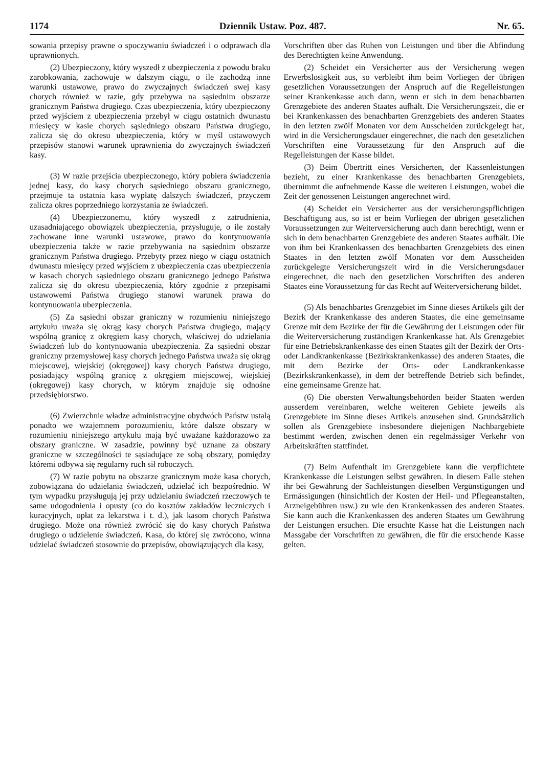1174 Dziennik Ustaw. Poz. 487. Nr. 65.
sowania przepisy prawne o spoczywaniu świadczeń i o odprawach dla uprawnionych.
(2) Ubezpieczony, który wyszedł z ubezpieczenia z powodu braku zarobkowania, zachowuje w dalszym ciągu, o ile zachodzą inne warunki ustawowe, prawo do zwyczajnych świadczeń swej kasy chorych również w razie, gdy przebywa na sąsiednim obszarze granicznym Państwa drugiego. Czas ubezpieczenia, który ubezpieczony przed wyjściem z ubezpieczenia przebył w ciągu ostatnich dwunastu miesięcy w kasie chorych sąsiedniego obszaru Państwa drugiego, zalicza się do okresu ubezpieczenia, który w myśl ustawowych przepisów stanowi warunek uprawnienia do zwyczajnych świadczeń kasy.
(3) W razie przejścia ubezpieczonego, który pobiera świadczenia jednej kasy, do kasy chorych sąsiedniego obszaru granicznego, przejmuje ta ostatnia kasa wypłatę dalszych świadczeń, przyczem zalicza okres poprzedniego korzystania ze świadczeń.
(4) Ubezpieczonemu, który wyszedł z zatrudnienia, uzasadniającego obowiązek ubezpieczenia, przysługuje, o ile zostały zachowane inne warunki ustawowe, prawo do kontynuowania ubezpieczenia także w razie przebywania na sąsiednim obszarze granicznym Państwa drugiego. Przebyty przez niego w ciągu ostatnich dwunastu miesięcy przed wyjściem z ubezpieczenia czas ubezpieczenia w kasach chorych sąsiedniego obszaru granicznego jednego Państwa zalicza się do okresu ubezpieczenia, który zgodnie z przepisami ustawowemi Państwa drugiego stanowi warunek prawa do kontynuowania ubezpieczenia.
(5) Za sąsiedni obszar graniczny w rozumieniu niniejszego artykułu uważa się okrąg kasy chorych Państwa drugiego, mający wspólną granicę z okręgiem kasy chorych, właściwej do udzielania świadczeń lub do kontynuowania ubezpieczenia. Za sąsiedni obszar graniczny przemysłowej kasy chorych jednego Państwa uważa się okrąg miejscowej, wiejskiej (okręgowej) kasy chorych Państwa drugiego, posiadający wspólną granicę z okręgiem miejscowej, wiejskiej (okręgowej) kasy chorych, w którym znajduje się odnośne przedsiębiorstwo.
(6) Zwierzchnie władze administracyjne obydwóch Państw ustalą ponadto we wzajemnem porozumieniu, które dalsze obszary w rozumieniu niniejszego artykułu mają być uważane każdorazowo za obszary graniczne. W zasadzie, powinny być uznane za obszary graniczne w szczególności te sąsiadujące ze sobą obszary, pomiędzy któremi odbywa się regularny ruch sił roboczych.
(7) W razie pobytu na obszarze granicznym może kasa chorych, zobowiązana do udzielania świadczeń, udzielać ich bezpośrednio. W tym wypadku przysługują jej przy udzielaniu świadczeń rzeczowych te same udogodnienia i opusty (co do kosztów zakładów leczniczych i kuracyjnych, opłat za lekarstwa i t. d.), jak kasom chorych Państwa drugiego. Może ona również zwrócić się do kasy chorych Państwa drugiego o udzielenie świadczeń. Kasa, do której się zwrócono, winna udzielać świadczeń stosownie do przepisów, obowiązujących dla kasy,
Vorschriften über das Ruhen von Leistungen und über die Abfindung des Berechtigten keine Anwendung.
(2) Scheidet ein Versicherter aus der Versicherung wegen Erwerbslosigkeit aus, so verbleibt ihm beim Vorliegen der übrigen gesetzlichen Voraussetzungen der Anspruch auf die Regelleistungen seiner Krankenkasse auch dann, wenn er sich in dem benachbarten Grenzgebiete des anderen Staates aufhält. Die Versicherungszeit, die er bei Krankenkassen des benachbarten Grenzgebiets des anderen Staates in den letzten zwölf Monaten vor dem Ausscheiden zurückgelegt hat, wird in die Versicherungsdauer eingerechnet, die nach den gesetzlichen Vorschriften eine Voraussetzung für den Anspruch auf die Regelleistungen der Kasse bildet.
(3) Beim Übertritt eines Versicherten, der Kassenleistungen bezieht, zu einer Krankenkasse des benachbarten Grenzgebiets, übernimmt die aufnehmende Kasse die weiteren Leistungen, wobei die Zeit der genossenen Leistungen angerechnet wird.
(4) Scheidet ein Versicherter aus der versicherungspflichtigen Beschäftigung aus, so ist er beim Vorliegen der übrigen gesetzlichen Voraussetzungen zur Weiterversicherung auch dann berechtigt, wenn er sich in dem benachbarten Grenzgebiete des anderen Staates aufhält. Die von ihm bei Krankenkassen des benachbarten Grenzgebiets des einen Staates in den letzten zwölf Monaten vor dem Ausscheiden zurückgelegte Versicherungszeit wird in die Versicherungsdauer eingerechnet, die nach den gesetzlichen Vorschriften des anderen Staates eine Voraussetzung für das Recht auf Weiterversicherung bildet.
(5) Als benachbartes Grenzgebiet im Sinne dieses Artikels gilt der Bezirk der Krankenkasse des anderen Staates, die eine gemeinsame Grenze mit dem Bezirke der für die Gewährung der Leistungen oder für die Weiterversicherung zuständigen Krankenkasse hat. Als Grenzgebiet für eine Betriebskrankenkasse des einen Staates gilt der Bezirk der Orts- oder Landkrankenkasse (Bezirkskrankenkasse) des anderen Staates, die mit dem Bezirke der Orts- oder Landkrankenkasse (Bezirkskrankenkasse), in dem der betreffende Betrieb sich befindet, eine gemeinsame Grenze hat.
(6) Die obersten Verwaltungsbehörden beider Staaten werden ausserdem vereinbaren, welche weiteren Gebiete jeweils als Grenzgebiete im Sinne dieses Artikels anzusehen sind. Grundsätzlich sollen als Grenzgebiete insbesondere diejenigen Nachbargebiete bestimmt werden, zwischen denen ein regelmässiger Verkehr von Arbeitskräften stattfindet.
(7) Beim Aufenthalt im Grenzgebiete kann die verpflichtete Krankenkasse die Leistungen selbst gewähren. In diesem Falle stehen ihr bei Gewährung der Sachleistungen dieselben Vergünstigungen und Ermässigungen (hinsichtlich der Kosten der Heil- und Pflegeanstalten, Arzneigebühren usw.) zu wie den Krankenkassen des anderen Staates. Sie kann auch die Krankenkassen des anderen Staates um Gewährung der Leistungen ersuchen. Die ersuchte Kasse hat die Leistungen nach Massgabe der Vorschriften zu gewähren, die für die ersuchende Kasse gelten.